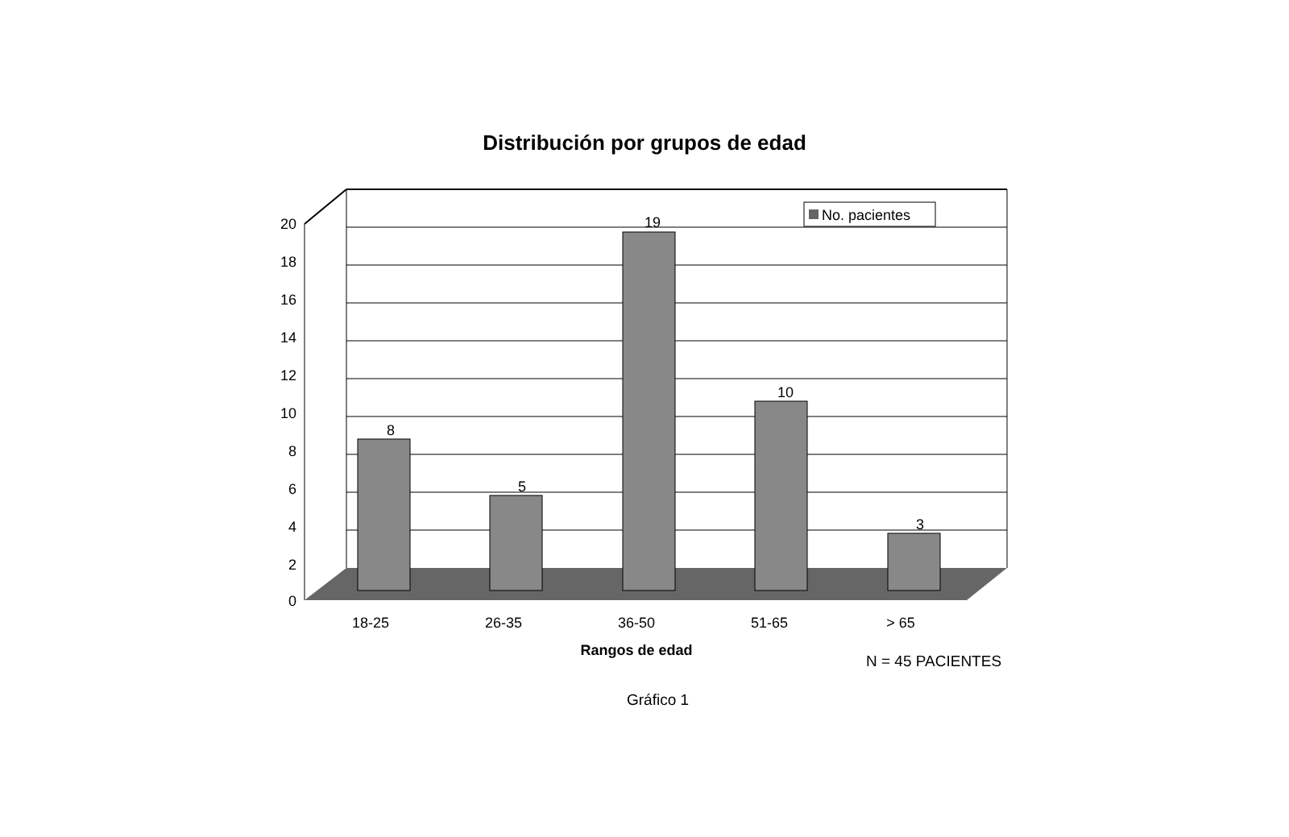Distribución por grupos de edad
20
18
16
14
12
10
8
6
4
2
0
8
5
19
10
3
18-25
26-35
36-50
51-65
> 65
Rangos de edad
No. pacientes
N = 45 PACIENTES
Gráfico 1